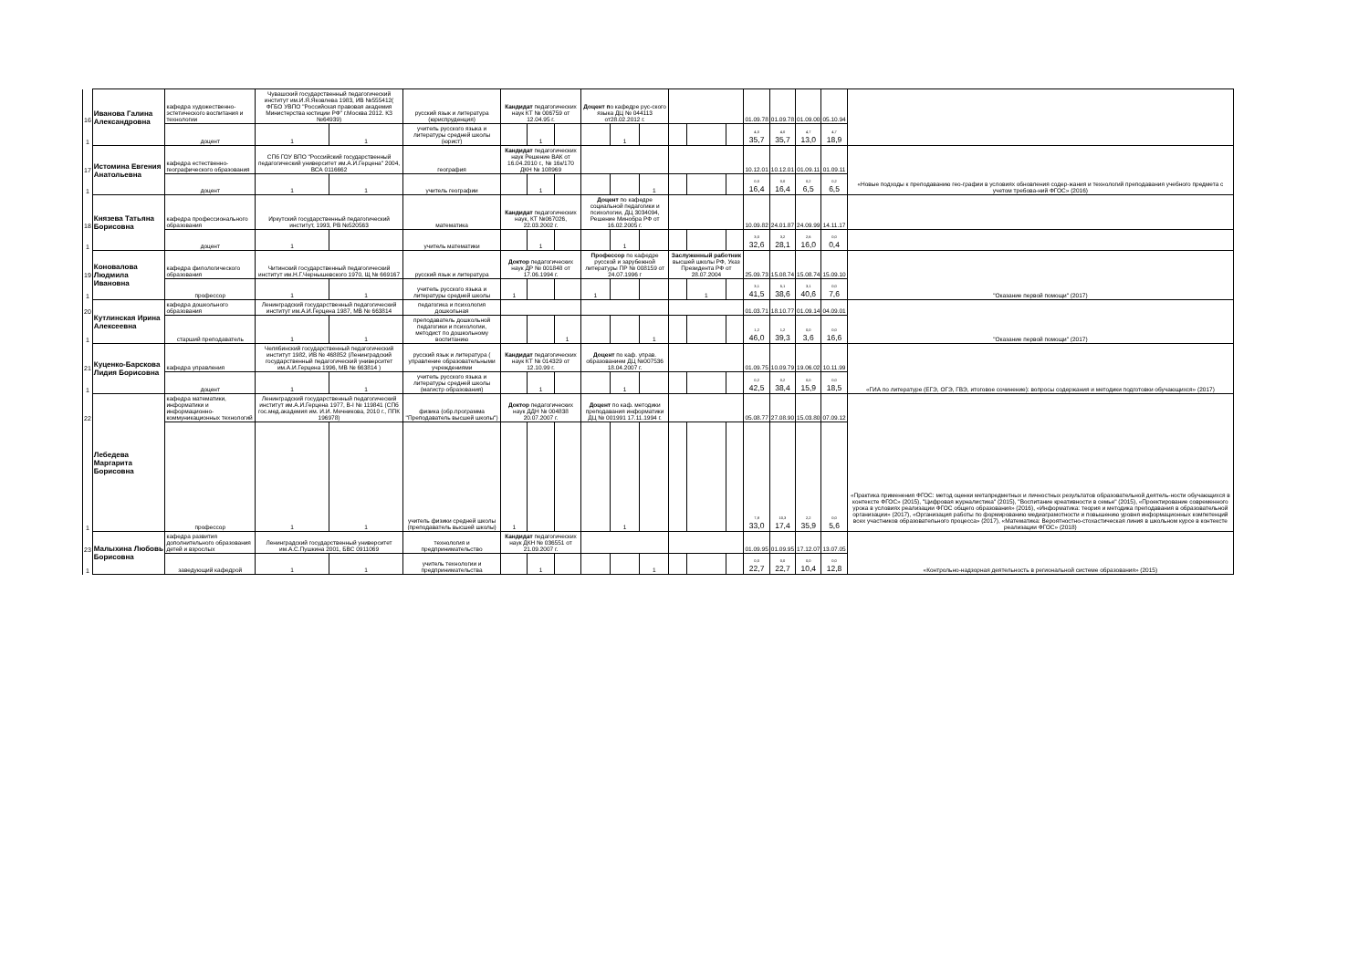| 16 | Иванова Галина Александровна | кафедра художественно-эстетического воспитания и технологии | Чувашский государственный педагогический институт им.И.Я.Яковлева 1983, ИВ №555412( ФГБО УВПО "Российская правовая академия Министерства юстиции РФ" г.Москва 2012. КЗ №64939) | | русский язык и литература (юриспруденция) | Кандидат педагогических наук КТ № 006759 от 12.04.95 г. | | | Доцент п о кафедре рус-ского языка ДЦ № 044113 от28.02.2012 г. | | | | | | 01.09.78 | 01.09.78 | 01.09.00 | 05.10.94 | |
| 1 | | доцент | 1 | 1 | учитель русского языка и литературы средней школы (юрист) | | 1 | | | 1 | | | | | 4,0 35,7 | 4,0 35,7 | 4,7 13,0 | 4,7 18,9 | |
| 17 | Истомина Евгения Анатольевна | кафедра естественно-географического образования | СПб ГОУ ВПО "Российский государственный педагогический университет им.А.И.Герцена" 2004, ВСА 0116662 | | география | Кандидат педагогических наук Решение ВАК от 16.04.2010 г., № 16к/170 ДКН № 108969 | | | | | | | | | 10.12.01 | 10.12.01 | 01.09.11 | 01.09.11 | «Новые подходы к преподаванию гео-графии в условиях обновления содер-жания и технологий преподавания учебного предмета с учетом требова-ний ФГОС» (2016) |
| 1 | | доцент | 1 | 1 | учитель географии | | 1 | | | | 1 | | | | 0,0 16,4 | 0,0 16,4 | 0,2 6,5 | 0,2 6,5 | |
| 18 | Князева Татьяна Борисовна | кафедра профессионального образования | Иркутский государственный педагогический институт, 1993, РВ №520563 | | математика | Кандидат педагогических наук, КТ №067026, 22.03.2002 г. | | | Доцент по кафедре социальной педагогики и психологии, ДЦ 3034094, Решение Минобра РФ от 16.02.2005 г. | | | | | | 10.09.82 | 24.01.87 | 24.09.99 | 14.11.17 | |
| 1 | | доцент | 1 | | учитель математики | | 1 | | | 1 | | | | | 3,0 32,6 | 3,2 28,1 | 2,6 16,0 | 0,0 0,4 | |
| 19 | Коновалова Людмила Ивановна | кафедра филологического образования | Читинский государственный педагогический институт им.Н.Г.Чернышевского 1970, Щ № 669167 | | русский язык и литература | Доктор педагогических наук ДР № 001848 от 17.06.1994 г. | | | Профессор по кафедре русской и зарубежной литературы ПР № 008159 от 24.07.1996 г | | | Заслуженный работник высшей школы РФ, Указ Президента РФ от 28.07.2004 | | | 25.09.73 | 15.08.74 | 15.08.74 | 15.09.10 | "Оказание первой помощи" (2017) |
| 1 | | профессор | 1 | 1 | учитель русского языка и литературы средней школы | 1 | | | 1 | | | | 1 | | 3,1 41,5 | 5,1 38,6 | 3,1 40,6 | 0,0 7,6 | |
| 20 | Кутлинская Ирина Алексеевна | кафедра дошкольного образования | Ленинградский государственный педагогический институт им.А.И.Герцена 1987, МВ № 663814 | | педагогика и психология дошкольная | | | | | | | | | | 01.03.71 | 18.10.77 | 01.09.14 | 04.09.01 | "Оказание первой помощи" (2017) |
| 1 | | старший преподаватель | 1 | 1 | преподаватель дошкольной педагогики и психологии, методист по дошкольному воспитанию | | | 1 | | | 1 | | | | 1,2 46,0 | 1,2 39,3 | 0,0 3,6 | 0,0 16,6 | |
| 21 | Куценко-Барскова Лидия Борисовна | кафедра управления | Челябинский государственный педагогический институт 1982, ИВ № 468852 (Ленинградский государственный педагогический университет им.А.И.Герцена 1996, МВ № 663814 ) | | русский язык и литература ( управление образовательными учреждениями | Кандидат педагогических наук КТ № 014329 от 12.10.99 г. | | | Доцент по каф. управ. образованием ДЦ №007536 18.04.2007 г. | | | | | | 01.09.75 | 10.09.79 | 19.06.02 | 10.11.99 | «ГИА по литературе (ЕГЭ, ОГЭ, ГВЭ, итоговое сочинение): вопросы содержания и методики подготовки обучающихся» (2017) |
| 1 | | доцент | 1 | 1 | учитель русского языка и литературы средней школы (магистр образования) | | 1 | | | 1 | | | | | 0,2 42,5 | 0,2 38,4 | 0,0 15,9 | 0,0 18,5 | |
| 22 | Лебедева Маргарита Борисовна | кафедра математики, информатики и информационно-коммуникационных технологий | Ленинградский государственный педагогический институт им.А.И.Герцена 1977, В-I № 119841 (СПб гос.мед.академия им. И.И. Мечникова, 2010 г., ППК 196978) | | физика (обр.программа "Преподаватель высшей школы") | Доктор педагогических наук ДДН № 004838 20.07.2007 г. | | | Доцент по каф. методики преподавания информатики ДЦ № 001991 17.11.1994 г. | | | | | | 05.08.77 | 27.08.90 | 15.03.80 | 07.09.12 | «Практика применения ФГОС: метод оценки метапредметных и личностных результатов образовательной деятель-ности обучающихся в контексте ФГОС» (2015), "Цифровая журналистика" (2015), "Воспитание креативности в семье" (2015), «Проектирование современного урока в условиях реализации ФГОС общего образования» (2016), «Информатика: теория и методика преподавания в образовательной организации» (2017), «Организация работы по формированию медиаграмотности и повышению уровня информационных компетенций всех участников образовательного процесса» (2017), «Математика: Вероятностно-стохастическая линия в школьном курсе в контексте реализации ФГОС» (2018) |
| 1 | | профессор | 1 | 1 | учитель физики средней школы (преподаватель высшей школы) | 1 | | | | 1 | | | | | 7,8 33,0 | 10,3 17,4 | 2,2 35,9 | 0,0 5,6 | |
| 23 | Малыхина Любовь Борисовна | кафедра развития дополнительного образования детей и взрослых | Ленинградский государственный университет им.А.С.Пушкина 2001, БВС 0911069 | | технология и предпринимательство | Кандидат педагогических наук ДКН № 036551 от 21.09.2007 г. | | | | | | | | | 01.09.95 | 01.09.95 | 17.12.07 | 13.07.05 | «Контрольно-надзорная деятельность в региональной системе образования» (2015) |
| 1 | | заведующий кафедрой | 1 | 1 | учитель технологии и предпринимательства | | 1 | | | | 1 | | | | 0,0 22,7 | 0,0 22,7 | 0,0 10,4 | 0,0 12,8 | |